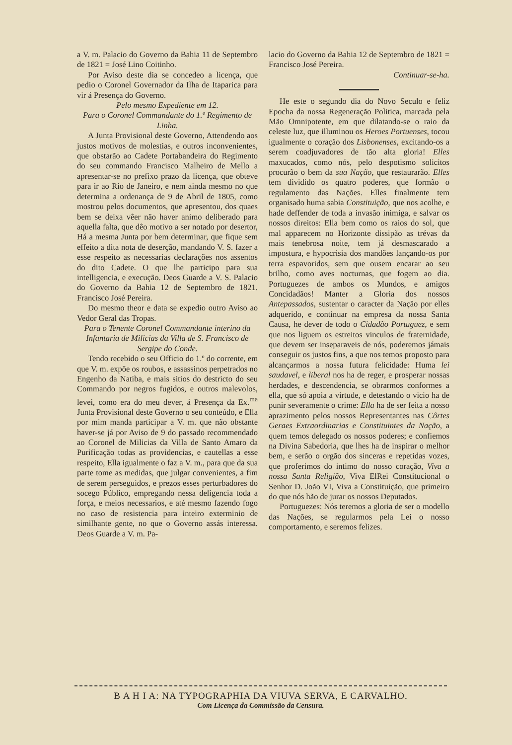a V. m. Palacio do Governo da Bahia 11 de Septembro de 1821 = José Lino Coitinho.
Por Aviso deste dia se concedeo a licença, que pedio o Coronel Governador da Ilha de Itaparica para vir á Presença do Governo.
Pelo mesmo Expediente em 12.
Para o Coronel Commandante do 1.º Regimento de Linha.
A Junta Provisional deste Governo, Attendendo aos justos motivos de molestias, e outros inconvenientes, que obstarão ao Cadete Portabandeira do Regimento do seu commando Francisco Malheiro de Mello a apresentar-se no prefixo prazo da licença, que obteve para ir ao Rio de Janeiro, e nem ainda mesmo no que determina a ordenança de 9 de Abril de 1805, como mostrou pelos documentos, que apresentou, dos quaes bem se deixa vêer não haver animo deliberado para aquella falta, que dêo motivo a ser notado por desertor, Há a mesma Junta por bem determinar, que fique sem effeito a dita nota de deserção, mandando V. S. fazer a esse respeito as necessarias declarações nos assentos do dito Cadete. O que lhe participo para sua intelligencia, e execução. Deos Guarde a V. S. Palacio do Governo da Bahia 12 de Septembro de 1821. Francisco José Pereira.
Do mesmo theor e data se expedio outro Aviso ao Vedor Geral das Tropas.
Para o Tenente Coronel Commandante interino da Infantaria de Milicias da Villa de S. Francisco de Sergipe do Conde.
Tendo recebido o seu Officio do 1.º do corrente, em que V. m. expõe os roubos, e assassinos perpetrados no Engenho da Natiba, e mais sitios do destricto do seu Commando por negros fugidos, e outros malevolos, levei, como era do meu dever, á Presença da Ex.<sup>ma</sup> Junta Provisional deste Governo o seu conteúdo, e Ella por mim manda participar a V. m. que não obstante haver-se já por Aviso de 9 do passado recommendado ao Coronel de Milicias da Villa de Santo Amaro da Purificação todas as providencias, e cautellas a esse respeito, Ella igualmente o faz a V. m., para que da sua parte tome as medidas, que julgar convenientes, a fim de serem perseguidos, e prezos esses perturbadores do socego Público, empregando nessa deligencia toda a força, e meios necessarios, e até mesmo fazendo fogo no caso de resistencia para inteiro exterminio de similhante gente, no que o Governo assás interessa. Deos Guarde a V. m. Pa-
lacio do Governo da Bahia 12 de Septembro de 1821 = Francisco José Pereira.
Continuar-se-ha.
He este o segundo dia do Novo Seculo e feliz Epocha da nossa Regeneração Politica, marcada pela Mão Omnipotente, em que dilatando-se o raio da celeste luz, que illuminou os Heroes Portuenses, tocou igualmente o coração dos Lisbonenses, excitando-os a serem coadjuvadores de tão alta gloria! Elles maxucados, como nós, pelo despotismo solicitos procurão o bem da sua Nação, que restaurarão. Elles tem dividido os quatro poderes, que formão o regulamento das Nações. Elles finalmente tem organisado huma sabia Constituição, que nos acolhe, e hade deffender de toda a invasão inimiga, e salvar os nossos direitos: Ella bem como os raios do sol, que mal apparecem no Horizonte dissipão as trévas da mais tenebrosa noite, tem já desmascarado a impostura, e hypocrisia dos mandões lançando-os por terra espavoridos, sem que ousem encarar ao seu brilho, como aves nocturnas, que fogem ao dia. Portuguezes de ambos os Mundos, e amigos Concidadãos! Manter a Gloria dos nossos Antepassados, sustentar o caracter da Nação por elles adquerido, e continuar na empresa da nossa Santa Causa, he dever de todo o Cidadão Portuguez, e sem que nos liguem os estreitos vinculos de fraternidade, que devem ser inseparaveis de nós, poderemos jámais conseguir os justos fins, a que nos temos proposto para alcançarmos a nossa futura felicidade: Huma lei saudavel, e liberal nos ha de reger, e prosperar nossas herdades, e descendencia, se obrarmos conformes a ella, que só apoia a virtude, e detestando o vicio ha de punir severamente o crime: Ella ha de ser feita a nosso aprazimento pelos nossos Representantes nas Côrtes Geraes Extraordinarias e Constituintes da Nação, a quem temos delegado os nossos poderes; e confiemos na Divina Sabedoria, que lhes ha de inspirar o melhor bem, e serão o orgão dos sinceras e repetidas vozes, que proferimos do intimo do nosso coração, Viva a nossa Santa Religião, Viva ElRei Constitucional o Senhor D. João VI, Viva a Constituição, que primeiro do que nós hão de jurar os nossos Deputados.
Portuguezes: Nós teremos a gloria de ser o modello das Nações, se regularmos pela Lei o nosso comportamento, e seremos felizes.
B A H I A: NA TYPOGRAPHIA DA VIUVA SERVA, E CARVALHO.
Com Licença da Commissão da Censura.